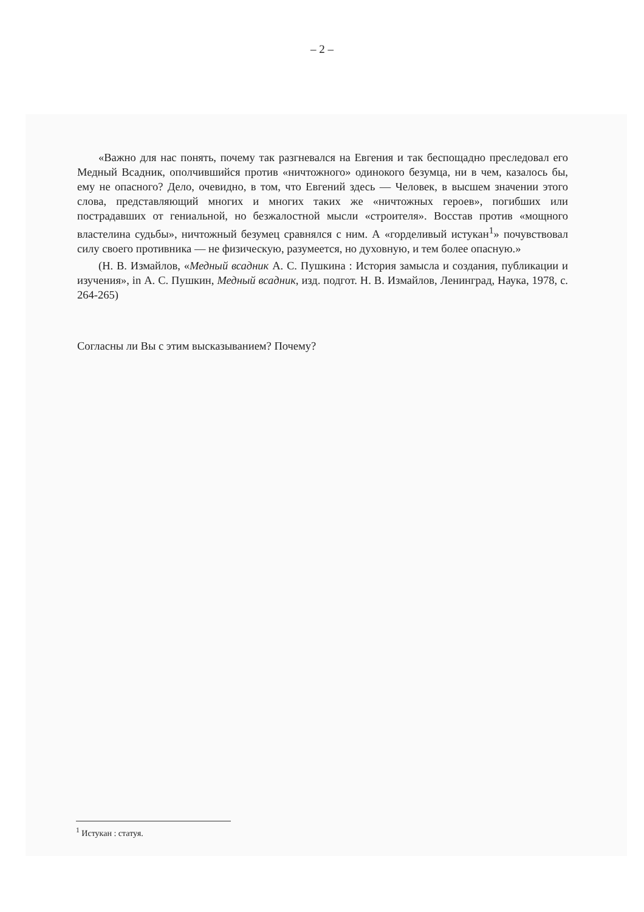– 2 –
«Важно для нас понять, почему так разгневался на Евгения и так беспощадно преследовал его Медный Всадник, ополчившийся против «ничтожного» одинокого безумца, ни в чем, казалось бы, ему не опасного? Дело, очевидно, в том, что Евгений здесь — Человек, в высшем значении этого слова, представляющий многих и многих таких же «ничтожных героев», погибших или пострадавших от гениальной, но безжалостной мысли «строителя». Восстав против «мощного властелина судьбы», ничтожный безумец сравнялся с ним. А «горделивый истукан<sup>1</sup>» почувствовал силу своего противника — не физическую, разумеется, но духовную, и тем более опасную.»
(Н. В. Измайлов, «Медный всадник А. С. Пушкина : История замысла и создания, публикации и изучения», in А. С. Пушкин, Медный всадник, изд. подгот. Н. В. Измайлов, Ленинград, Наука, 1978, с. 264-265)
Согласны ли Вы с этим высказыванием? Почему?
<sup>1</sup> Истукан : статуя.